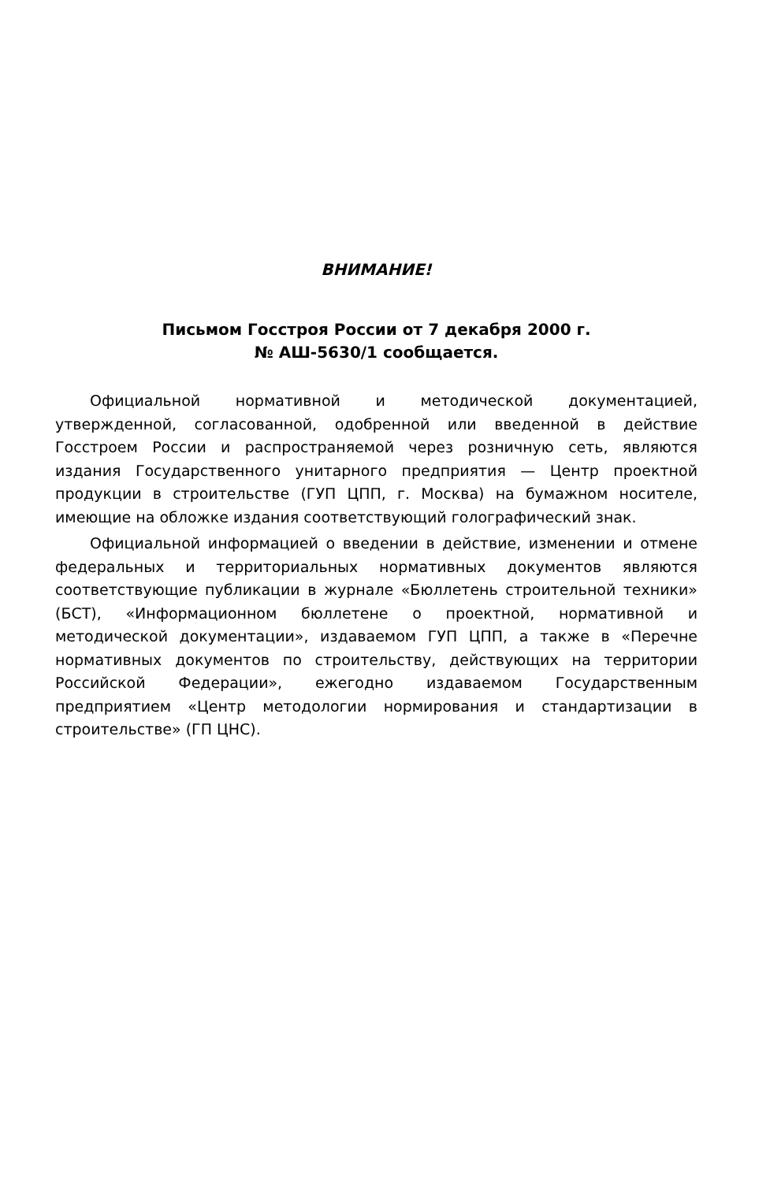ВНИМАНИЕ!
Письмом Госстроя России от 7 декабря 2000 г.
№ АШ-5630/1 сообщается.
Официальной нормативной и методической документацией, утвержденной, согласованной, одобренной или введенной в действие Госстроем России и распространяемой через розничную сеть, являются издания Государственного унитарного предприятия — Центр проектной продукции в строительстве (ГУП ЦПП, г. Москва) на бумажном носителе, имеющие на обложке издания соответствующий голографический знак.
Официальной информацией о введении в действие, изменении и отмене федеральных и территориальных нормативных документов являются соответствующие публикации в журнале «Бюллетень строительной техники» (БСТ), «Информационном бюллетене о проектной, нормативной и методической документации», издаваемом ГУП ЦПП, а также в «Перечне нормативных документов по строительству, действующих на территории Российской Федерации», ежегодно издаваемом Государственным предприятием «Центр методологии нормирования и стандартизации в строительстве» (ГП ЦНС).